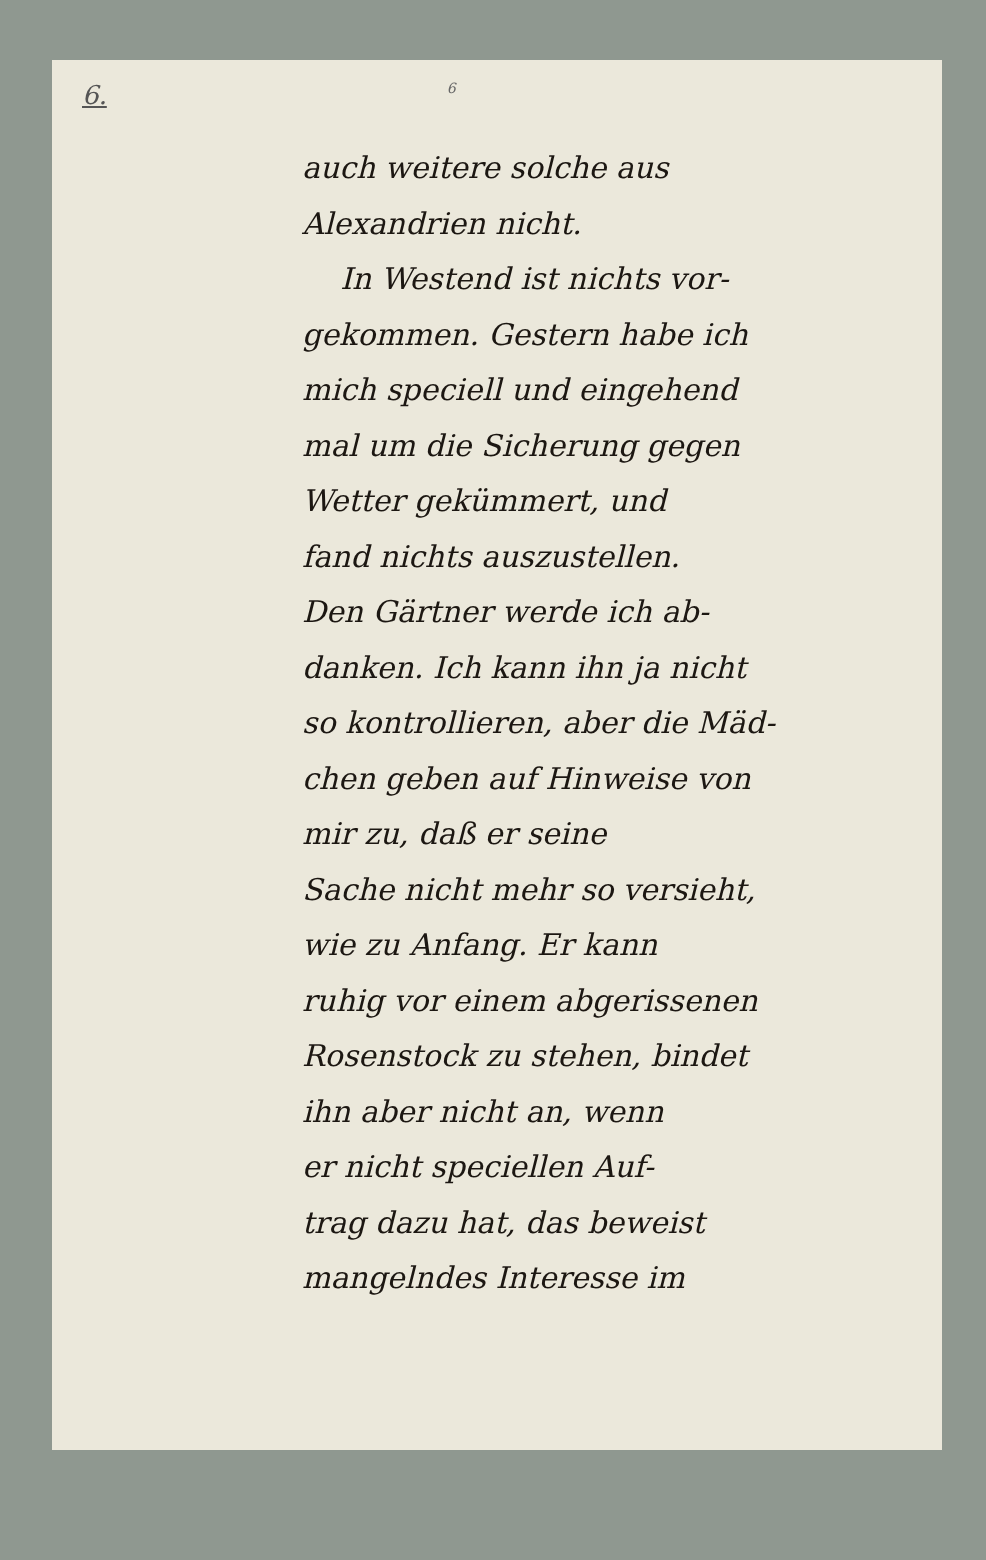6. 6
auch weitere solche aus
Alexandrien nicht.
In Westend ist nichts vor-
gekommen. Gestern habe ich
mich speciell und eingehend
mal um die Sicherung gegen
Wetter gekümmert, und
fand nichts auszustellen.
Den Gärtner werde ich ab-
danken. Ich kann ihn ja nicht
so kontrollieren, aber die Mäd-
chen geben auf Hinweise von
mir zu, daß er seine
Sache nicht mehr so versieht,
wie zu Anfang. Er kann
ruhig vor einem abgerissenen
Rosenstock zu stehen, bindet
ihn aber nicht an, wenn
er nicht speciellen Auf-
trag dazu hat, das beweist
mangelndes Interesse im